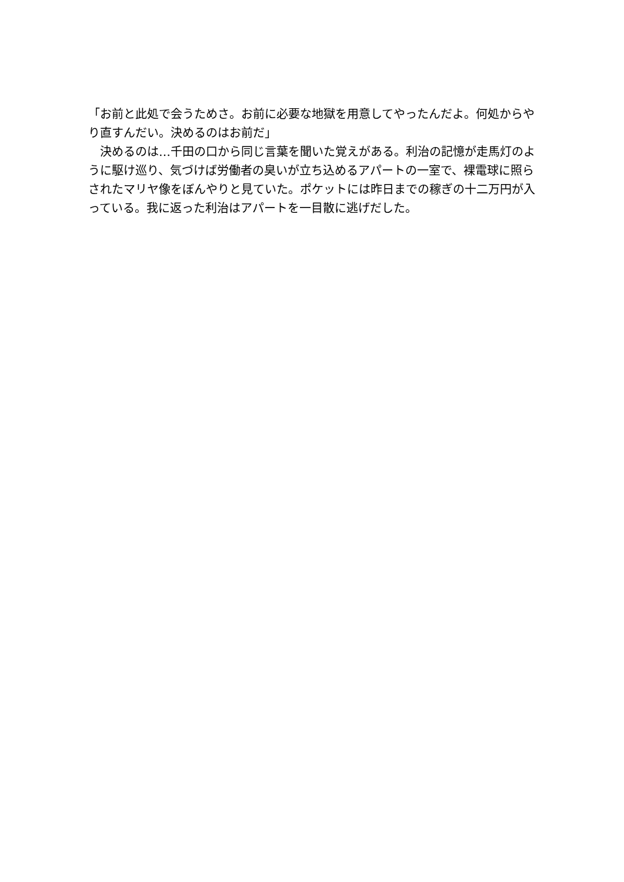「お前と此処で会うためさ。お前に必要な地獄を用意してやったんだよ。何処からやり直すんだい。決めるのはお前だ」
　決めるのは…千田の口から同じ言葉を聞いた覚えがある。利治の記憶が走馬灯のように駆け巡り、気づけば労働者の臭いが立ち込めるアパートの一室で、裸電球に照らされたマリヤ像をぼんやりと見ていた。ポケットには昨日までの稼ぎの十二万円が入っている。我に返った利治はアパートを一目散に逃げだした。